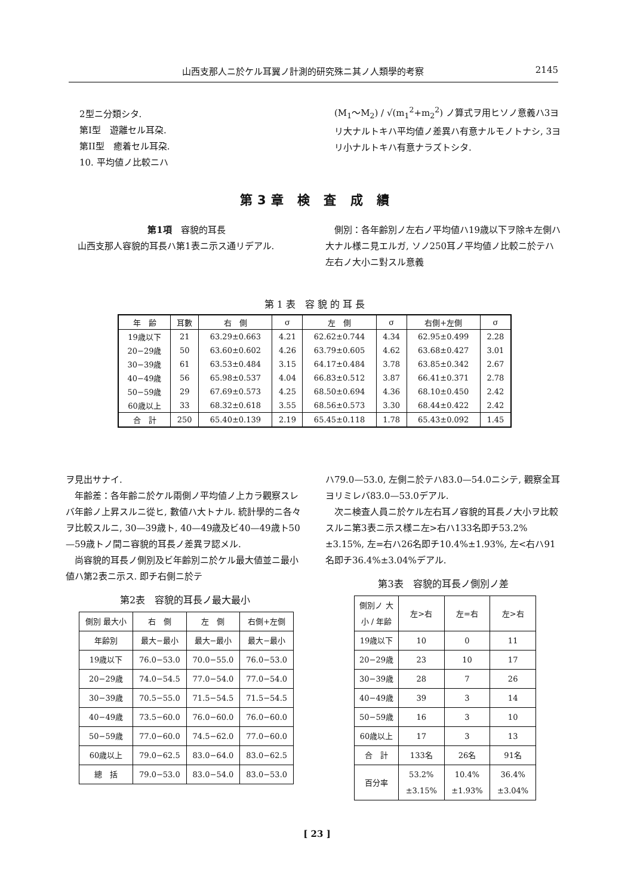山西支那人ニ於ケル耳翼ノ計測的研究殊ニ其ノ人類學的考察 2145
2型ニ分類シタ.
第I型　遊離セル耳朶.
第II型　癒着セル耳朶.
10. 平均値ノ比較ニハ
(M<sub>1</sub>〜M<sub>2</sub>) / √(m<sub>1</sub><sup>2</sup>+m<sub>2</sub><sup>2</sup>) ノ算式ヲ用ヒソノ意義ハ3ヨリ大ナルトキハ平均値ノ差異ハ有意ナルモノトナシ, 3ヨリ小ナルトキハ有意ナラズトシタ.
第3章 検 査 成 績
第1項　容貌的耳長
　山西支那人容貌的耳長ハ第1表ニ示ス通リデアル.
　側別：各年齢別ノ左右ノ平均値ハ19歳以下ヲ除キ左側ハ大ナル様ニ見エルガ, ソノ250耳ノ平均値ノ比較ニ於テハ左右ノ大小ニ對スル意義
第 1 表　容 貌 的 耳 長
| 年 齢 | 耳數 | 右 側 | σ | 左 側 | σ | 右側+左側 | σ |
| --- | --- | --- | --- | --- | --- | --- | --- |
| 19歳以下 | 21 | 63.29±0.663 | 4.21 | 62.62±0.744 | 4.34 | 62.95±0.499 | 2.28 |
| 20−29歳 | 50 | 63.60±0.602 | 4.26 | 63.79±0.605 | 4.62 | 63.68±0.427 | 3.01 |
| 30−39歳 | 61 | 63.53±0.484 | 3.15 | 64.17±0.484 | 3.78 | 63.85±0.342 | 2.67 |
| 40−49歳 | 56 | 65.98±0.537 | 4.04 | 66.83±0.512 | 3.87 | 66.41±0.371 | 2.78 |
| 50−59歳 | 29 | 67.69±0.573 | 4.25 | 68.50±0.694 | 4.36 | 68.10±0.450 | 2.42 |
| 60歳以上 | 33 | 68.32±0.618 | 3.55 | 68.56±0.573 | 3.30 | 68.44±0.422 | 2.42 |
| 合 計 | 250 | 65.40±0.139 | 2.19 | 65.45±0.118 | 1.78 | 65.43±0.092 | 1.45 |
ヲ見出サナイ.
　年齢差：各年齢ニ於ケル兩側ノ平均値ノ上カラ觀察スレバ年齢ノ上昇スルニ從ヒ, 數値ハ大トナル. 統計學的ニ各々ヲ比較スルニ, 30—39歳ト, 40—49歳及ビ40—49歳ト50—59歳トノ間ニ容貌的耳長ノ差異ヲ認メル.
　尚容貌的耳長ノ側別及ビ年齢別ニ於ケル最大値並ニ最小値ハ第2表ニ示ス. 即チ右側ニ於テ
第2表　容貌的耳長ノ最大最小
| 側別 最大小 | 右 側 | 左 側 | 右側+左側 |
| --- | --- | --- | --- |
| 年齢別 | 最大−最小 | 最大−最小 | 最大−最小 |
| 19歳以下 | 76.0−53.0 | 70.0−55.0 | 76.0−53.0 |
| 20−29歳 | 74.0−54.5 | 77.0−54.0 | 77.0−54.0 |
| 30−39歳 | 70.5−55.0 | 71.5−54.5 | 71.5−54.5 |
| 40−49歳 | 73.5−60.0 | 76.0−60.0 | 76.0−60.0 |
| 50−59歳 | 77.0−60.0 | 74.5−62.0 | 77.0−60.0 |
| 60歳以上 | 79.0−62.5 | 83.0−64.0 | 83.0−62.5 |
| 總 括 | 79.0−53.0 | 83.0−54.0 | 83.0−53.0 |
ハ79.0—53.0, 左側ニ於テハ83.0—54.0ニシテ, 觀察全耳ヨリミレバ83.0—53.0デアル.
　次ニ検査人員ニ於ケル左右耳ノ容貌的耳長ノ大小ヲ比較スルニ第3表ニ示ス様ニ左>右ハ133名即チ53.2%±3.15%, 左=右ハ26名即チ10.4%±1.93%, 左<右ハ91名即チ36.4%±3.04%デアル.
第3表　容貌的耳長ノ側別ノ差
| 側別ノ 大小 / 年齢 | 左>右 | 左=右 | 左>右 |
| --- | --- | --- | --- |
| 19歳以下 | 10 | 0 | 11 |
| 20−29歳 | 23 | 10 | 17 |
| 30−39歳 | 28 | 7 | 26 |
| 40−49歳 | 39 | 3 | 14 |
| 50−59歳 | 16 | 3 | 10 |
| 60歳以上 | 17 | 3 | 13 |
| 合 計 | 133名 | 26名 | 91名 |
| 百分率 | 53.2% ±3.15% | 10.4% ±1.93% | 36.4% ±3.04% |
[ 23 ]